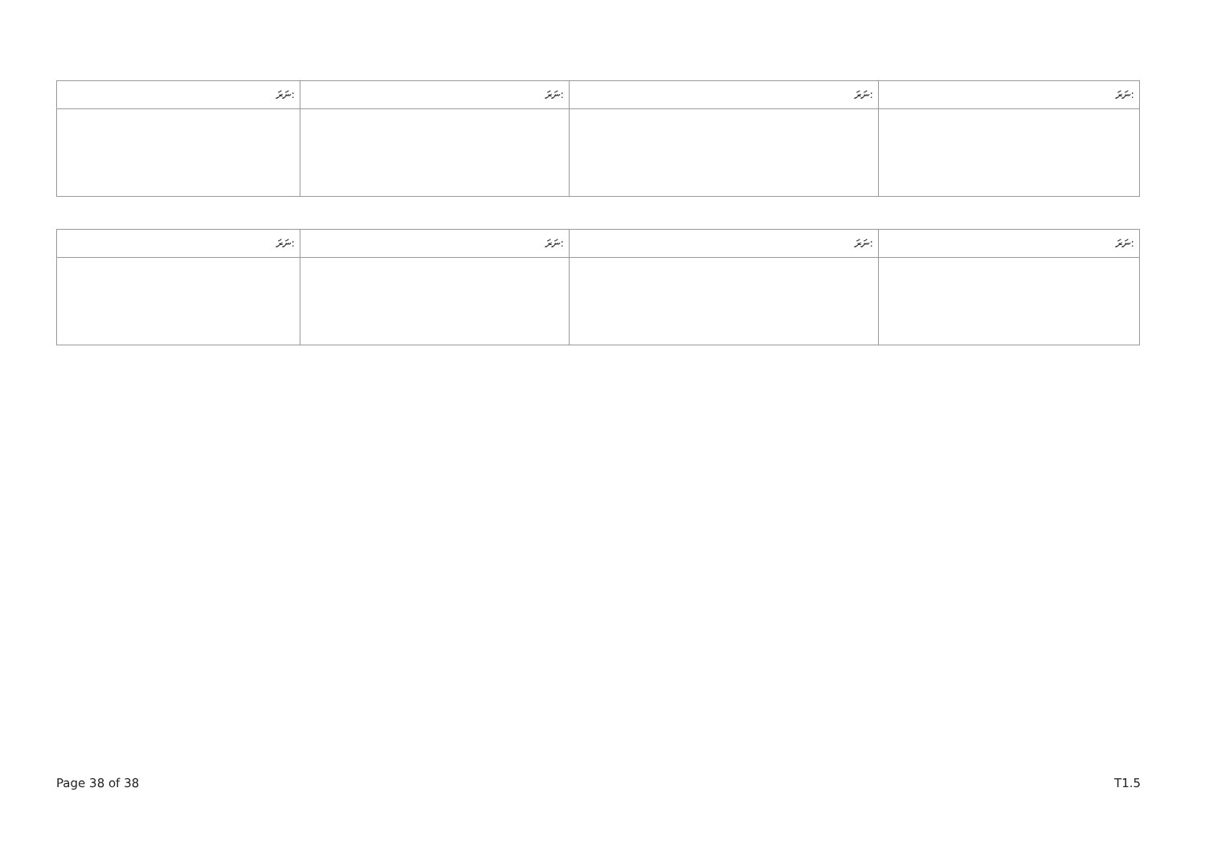| ނަރަ: | ނަރަ: | ނަރަ: | ނަރަ: |
| --- | --- | --- | --- |
| ނަރަ: | ނަރަ: | ނަރަ: | ނަރަ: |
| --- | --- | --- | --- |
Page 38 of 38 T1.5